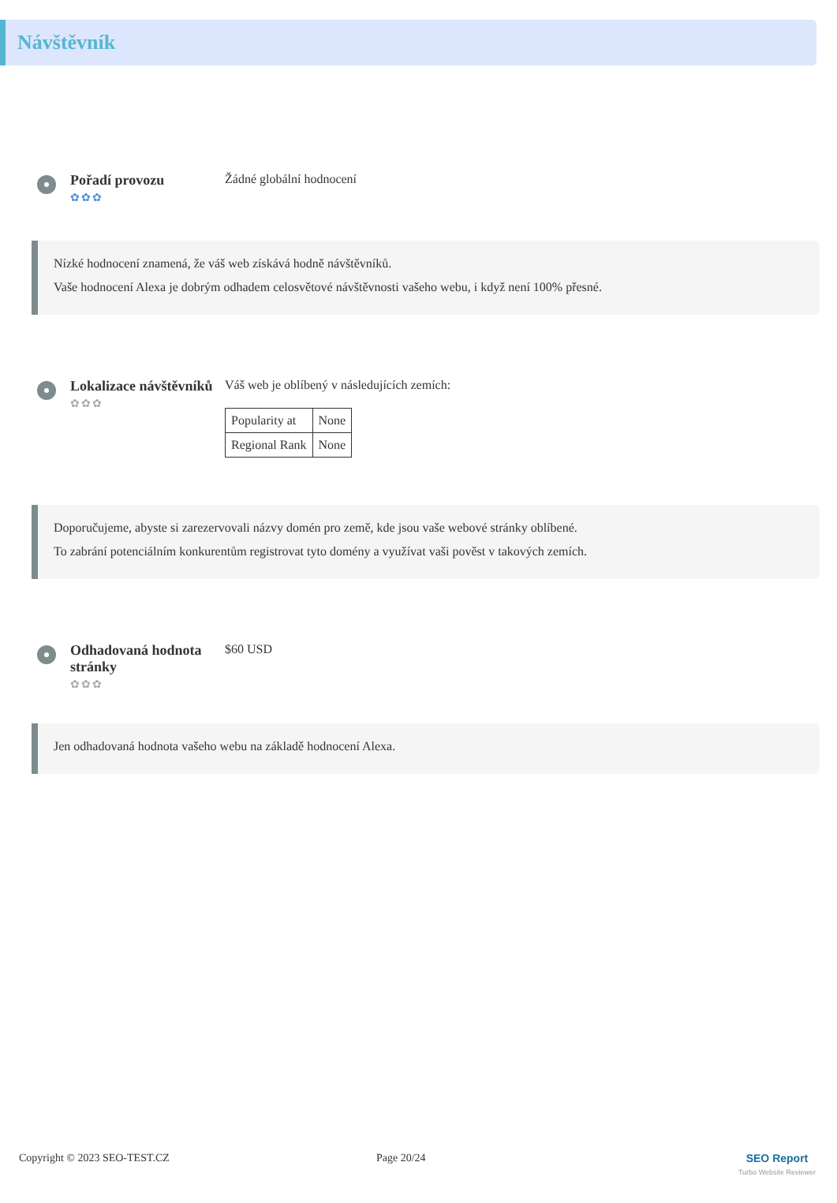Návštěvník
Pořadí provozu
✿✿✿
Žádné globální hodnocení
Nízké hodnocení znamená, že váš web získává hodně návštěvníků.
Vaše hodnocení Alexa je dobrým odhadem celosvětové návštěvnosti vašeho webu, i když není 100% přesné.
Lokalizace návštěvníků
✿✿✿
Váš web je oblíbený v následujících zemích:
| Popularity at | None |
| Regional Rank | None |
Doporučujeme, abyste si zarezervovali názvy domén pro země, kde jsou vaše webové stránky oblíbené.
To zabrání potenciálním konkurentům registrovat tyto domény a využívat vaši pověst v takových zemích.
Odhadovaná hodnota stránky
✿✿✿
$60 USD
Jen odhadovaná hodnota vašeho webu na základě hodnocení Alexa.
Copyright © 2023 SEO-TEST.CZ Page 20/24 SEO Report
Turbo Website Reviewer